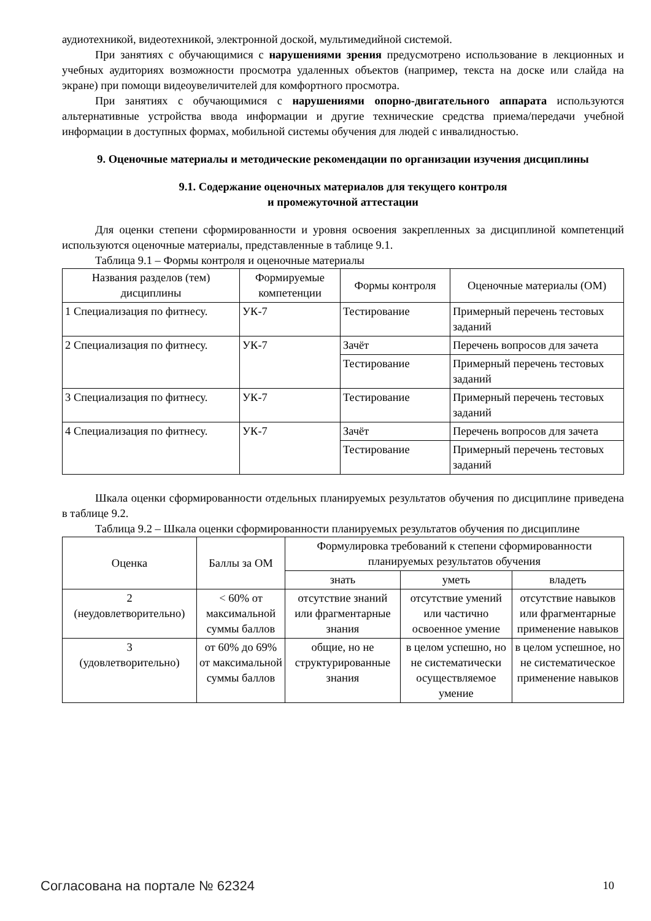аудиотехникой, видеотехникой, электронной доской, мультимедийной системой.
При занятиях с обучающимися с нарушениями зрения предусмотрено использование в лекционных и учебных аудиториях возможности просмотра удаленных объектов (например, текста на доске или слайда на экране) при помощи видеоувеличителей для комфортного просмотра.
При занятиях с обучающимися с нарушениями опорно-двигательного аппарата используются альтернативные устройства ввода информации и другие технические средства приема/передачи учебной информации в доступных формах, мобильной системы обучения для людей с инвалидностью.
9. Оценочные материалы и методические рекомендации по организации изучения дисциплины
9.1. Содержание оценочных материалов для текущего контроля
и промежуточной аттестации
Для оценки степени сформированности и уровня освоения закрепленных за дисциплиной компетенций используются оценочные материалы, представленные в таблице 9.1.
Таблица 9.1 – Формы контроля и оценочные материалы
| Названия разделов (тем) дисциплины | Формируемые компетенции | Формы контроля | Оценочные материалы (ОМ) |
| --- | --- | --- | --- |
| 1 Специализация по фитнесу. | УК-7 | Тестирование | Примерный перечень тестовых заданий |
| 2 Специализация по фитнесу. | УК-7 | Зачёт | Перечень вопросов для зачета |
| | | Тестирование | Примерный перечень тестовых заданий |
| 3 Специализация по фитнесу. | УК-7 | Тестирование | Примерный перечень тестовых заданий |
| 4 Специализация по фитнесу. | УК-7 | Зачёт | Перечень вопросов для зачета |
| | | Тестирование | Примерный перечень тестовых заданий |
Шкала оценки сформированности отдельных планируемых результатов обучения по дисциплине приведена в таблице 9.2.
Таблица 9.2 – Шкала оценки сформированности планируемых результатов обучения по дисциплине
| Оценка | Баллы за ОМ | Формулировка требований к степени сформированности планируемых результатов обучения | | |
| --- | --- | --- | --- | --- |
| | | знать | уметь | владеть |
| 2 (неудовлетворительно) | < 60% от максимальной суммы баллов | отсутствие знаний или фрагментарные знания | отсутствие умений или частично освоенное умение | отсутствие навыков или фрагментарные применение навыков |
| 3 (удовлетворительно) | от 60% до 69% от максимальной суммы баллов | общие, но не структурированные знания | в целом успешно, но не систематически осуществляемое умение | в целом успешное, но не систематическое применение навыков |
Согласована на портале № 62324 10